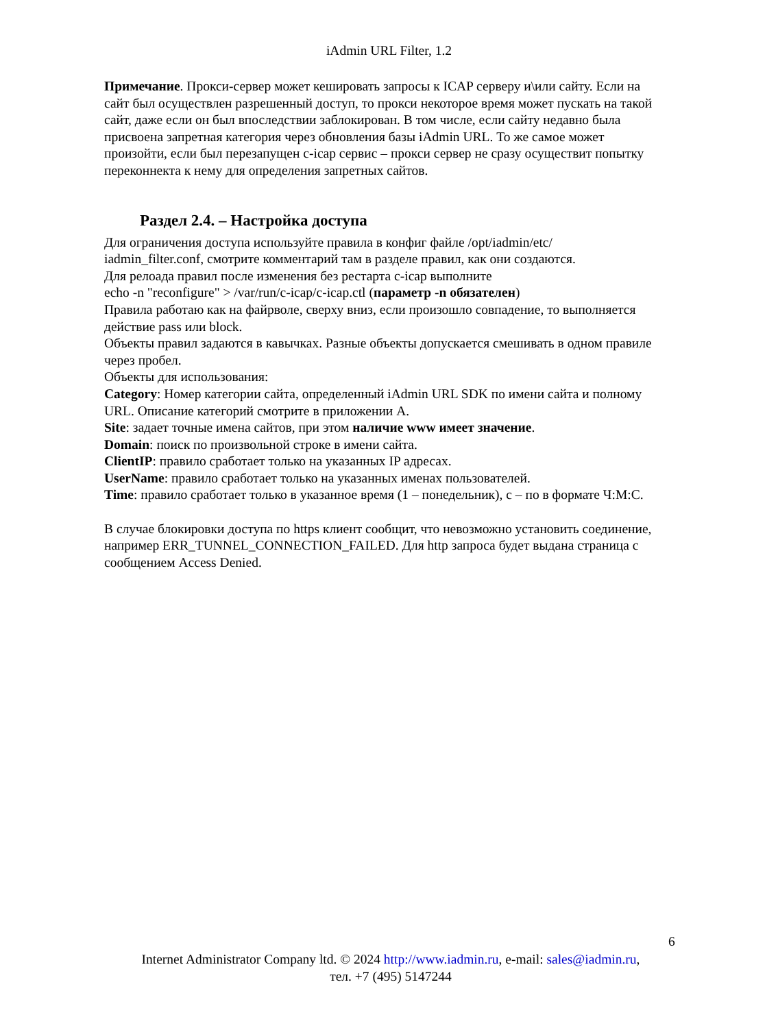iAdmin URL Filter, 1.2
Примечание. Прокси-сервер может кешировать запросы к ICAP серверу и\или сайту. Если на сайт был осуществлен разрешенный доступ, то прокси некоторое время может пускать на такой сайт, даже если он был впоследствии заблокирован. В том числе, если сайту недавно была присвоена запретная категория через обновления базы iAdmin URL. То же самое может произойти, если был перезапущен c-icap сервис – прокси сервер не сразу осуществит попытку переконнекта к нему для определения запретных сайтов.
Раздел 2.4. – Настройка доступа
Для ограничения доступа используйте правила в конфиг файле /opt/iadmin/etc/
iadmin_filter.conf, смотрите комментарий там в разделе правил, как они создаются.
Для релоада правил после изменения без рестарта c-icap выполните
echo -n "reconfigure" > /var/run/c-icap/c-icap.ctl (параметр -n обязателен)
Правила работаю как на файрволе, сверху вниз, если произошло совпадение, то выполняется действие pass или block.
Объекты правил задаются в кавычках. Разные объекты допускается смешивать в одном правиле через пробел.
Объекты для использования:
Category: Номер категории сайта, определенный iAdmin URL SDK по имени сайта и полному URL. Описание категорий смотрите в приложении А.
Site: задает точные имена сайтов, при этом наличие www имеет значение.
Domain: поиск по произвольной строке в имени сайта.
ClientIP: правило сработает только на указанных IP адресах.
UserName: правило сработает только на указанных именах пользователей.
Time: правило сработает только в указанное время (1 – понедельник), с – по в формате Ч:М:С.
В случае блокировки доступа по https клиент сообщит, что невозможно установить соединение, например ERR_TUNNEL_CONNECTION_FAILED. Для http запроса будет выдана страница с сообщением Access Denied.
6
Internet Administrator Company ltd. © 2024 http://www.iadmin.ru, e-mail: sales@iadmin.ru,
тел. +7 (495) 5147244